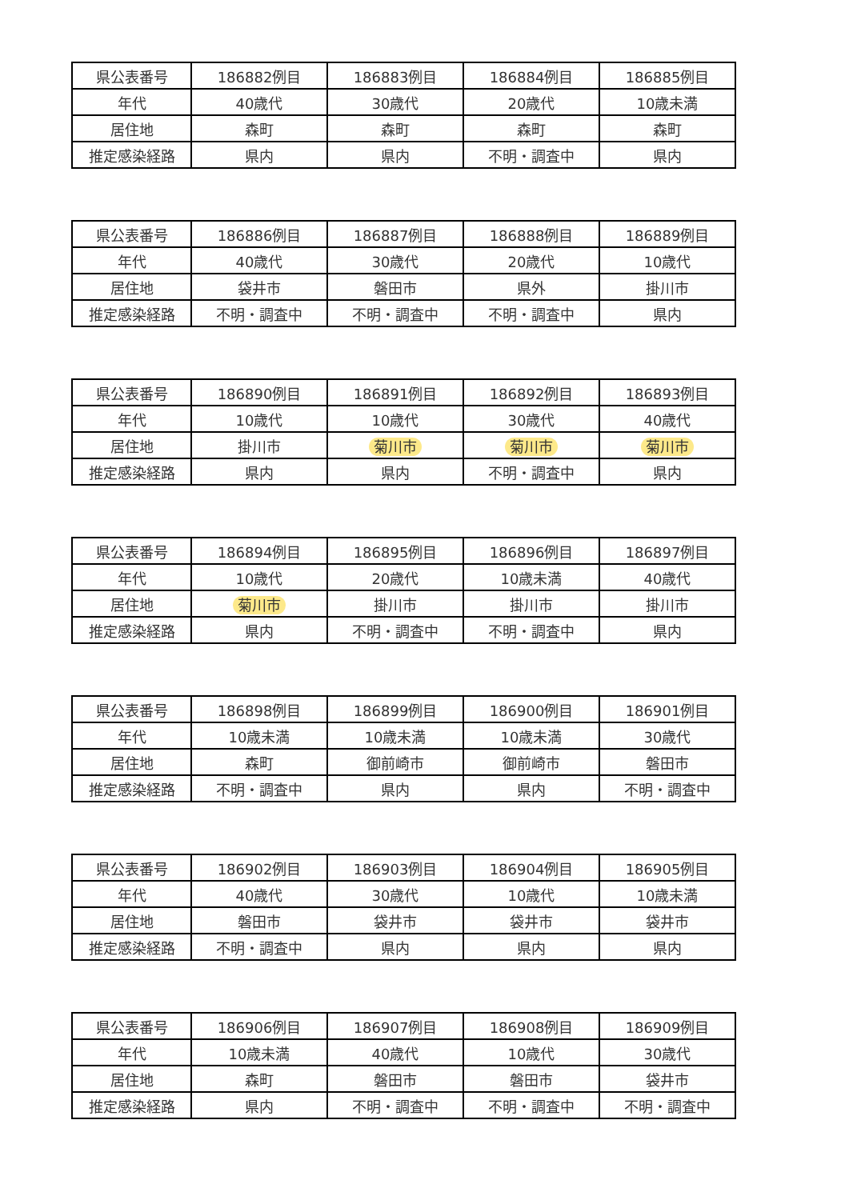| 県公表番号 | 186882例目 | 186883例目 | 186884例目 | 186885例目 |
| 年代 | 40歳代 | 30歳代 | 20歳代 | 10歳未満 |
| 居住地 | 森町 | 森町 | 森町 | 森町 |
| 推定感染経路 | 県内 | 県内 | 不明・調査中 | 県内 |
| 県公表番号 | 186886例目 | 186887例目 | 186888例目 | 186889例目 |
| 年代 | 40歳代 | 30歳代 | 20歳代 | 10歳代 |
| 居住地 | 袋井市 | 磐田市 | 県外 | 掛川市 |
| 推定感染経路 | 不明・調査中 | 不明・調査中 | 不明・調査中 | 県内 |
| 県公表番号 | 186890例目 | 186891例目 | 186892例目 | 186893例目 |
| 年代 | 10歳代 | 10歳代 | 30歳代 | 40歳代 |
| 居住地 | 掛川市 | 菊川市 | 菊川市 | 菊川市 |
| 推定感染経路 | 県内 | 県内 | 不明・調査中 | 県内 |
| 県公表番号 | 186894例目 | 186895例目 | 186896例目 | 186897例目 |
| 年代 | 10歳代 | 20歳代 | 10歳未満 | 40歳代 |
| 居住地 | 菊川市 | 掛川市 | 掛川市 | 掛川市 |
| 推定感染経路 | 県内 | 不明・調査中 | 不明・調査中 | 県内 |
| 県公表番号 | 186898例目 | 186899例目 | 186900例目 | 186901例目 |
| 年代 | 10歳未満 | 10歳未満 | 10歳未満 | 30歳代 |
| 居住地 | 森町 | 御前崎市 | 御前崎市 | 磐田市 |
| 推定感染経路 | 不明・調査中 | 県内 | 県内 | 不明・調査中 |
| 県公表番号 | 186902例目 | 186903例目 | 186904例目 | 186905例目 |
| 年代 | 40歳代 | 30歳代 | 10歳代 | 10歳未満 |
| 居住地 | 磐田市 | 袋井市 | 袋井市 | 袋井市 |
| 推定感染経路 | 不明・調査中 | 県内 | 県内 | 県内 |
| 県公表番号 | 186906例目 | 186907例目 | 186908例目 | 186909例目 |
| 年代 | 10歳未満 | 40歳代 | 10歳代 | 30歳代 |
| 居住地 | 森町 | 磐田市 | 磐田市 | 袋井市 |
| 推定感染経路 | 県内 | 不明・調査中 | 不明・調査中 | 不明・調査中 |